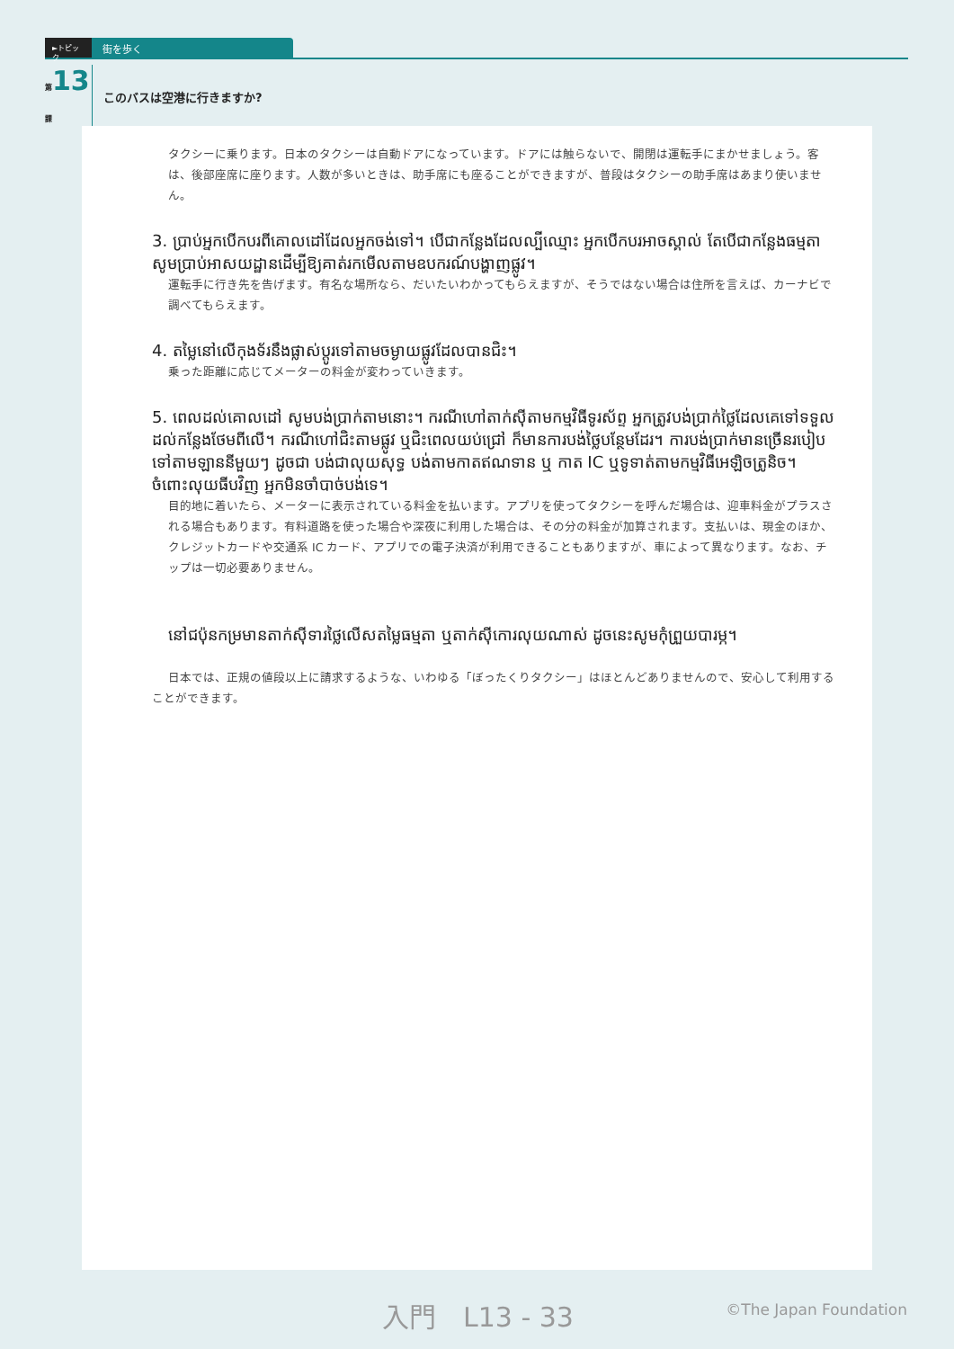►トピック
街を歩く
第13課
このバスは空港に行きますか?
タクシーに乗ります。日本のタクシーは自動ドアになっています。ドアには触らないで、開閉は運転手にまかせましょう。客は、後部座席に座ります。人数が多いときは、助手席にも座ることができますが、普段はタクシーの助手席はあまり使いません。
3. ប្រាប់អ្នកបើកបរពីគោលដៅដែលអ្នកចង់ទៅ។ បើជាកន្លែងដែលល្បីឈ្មោះ អ្នកបើកបរអាចស្គាល់ តែបើជាកន្លែងធម្មតា សូមប្រាប់អាសយដ្ឋានដើម្បីឱ្យគាត់រកមើលតាមឧបករណ៍បង្ហាញផ្លូវ។
運転手に行き先を告げます。有名な場所なら、だいたいわかってもらえますが、そうではない場合は住所を言えば、カーナビで調べてもらえます。
4. តម្លៃនៅលើកុងទ័រនឹងផ្លាស់ប្តូរទៅតាមចម្ងាយផ្លូវដែលបានជិះ។
乗った距離に応じてメーターの料金が変わっていきます。
5. ពេលដល់គោលដៅ សូមបង់ប្រាក់តាមនោះ។ ករណីហៅតាក់ស៊ីតាមកម្មវិធីទូរស័ព្ទ អ្នកត្រូវបង់ប្រាក់ថ្លៃដែលគេទៅទទួលដល់កន្លែងថែមពីលើ។ ករណីហៅជិះតាមផ្លូវ ឬជិះពេលយប់ជ្រៅ ក៏មានការបង់ថ្លៃបន្ថែមដែរ។ ការបង់ប្រាក់មានច្រើនរបៀបទៅតាមឡាននីមួយៗ ដូចជា បង់ជាលុយសុទ្ធ បង់តាមកាតឥណទាន ឬ កាត IC ឬទូទាត់តាមកម្មវិធីអេឡិចត្រូនិច។ ចំពោះលុយធីបវិញ អ្នកមិនចាំបាច់បង់ទេ។
目的地に着いたら、メーターに表示されている料金を払います。アプリを使ってタクシーを呼んだ場合は、迎車料金がプラスされる場合もあります。有料道路を使った場合や深夜に利用した場合は、その分の料金が加算されます。支払いは、現金のほか、クレジットカードや交通系 IC カード、アプリでの電子決済が利用できることもありますが、車によって異なります。なお、チップは一切必要ありません。
នៅជប៉ុនកម្រមានតាក់ស៊ីទារថ្លៃលើសតម្លៃធម្មតា ឬតាក់ស៊ីកោរលុយណាស់ ដូចនេះសូមកុំព្រួយបារម្ភ។
日本では、正規の値段以上に請求するような、いわゆる「ぼったくりタクシー」はほとんどありませんので、安心して利用することができます。
入門　L13 - 33 ©The Japan Foundation